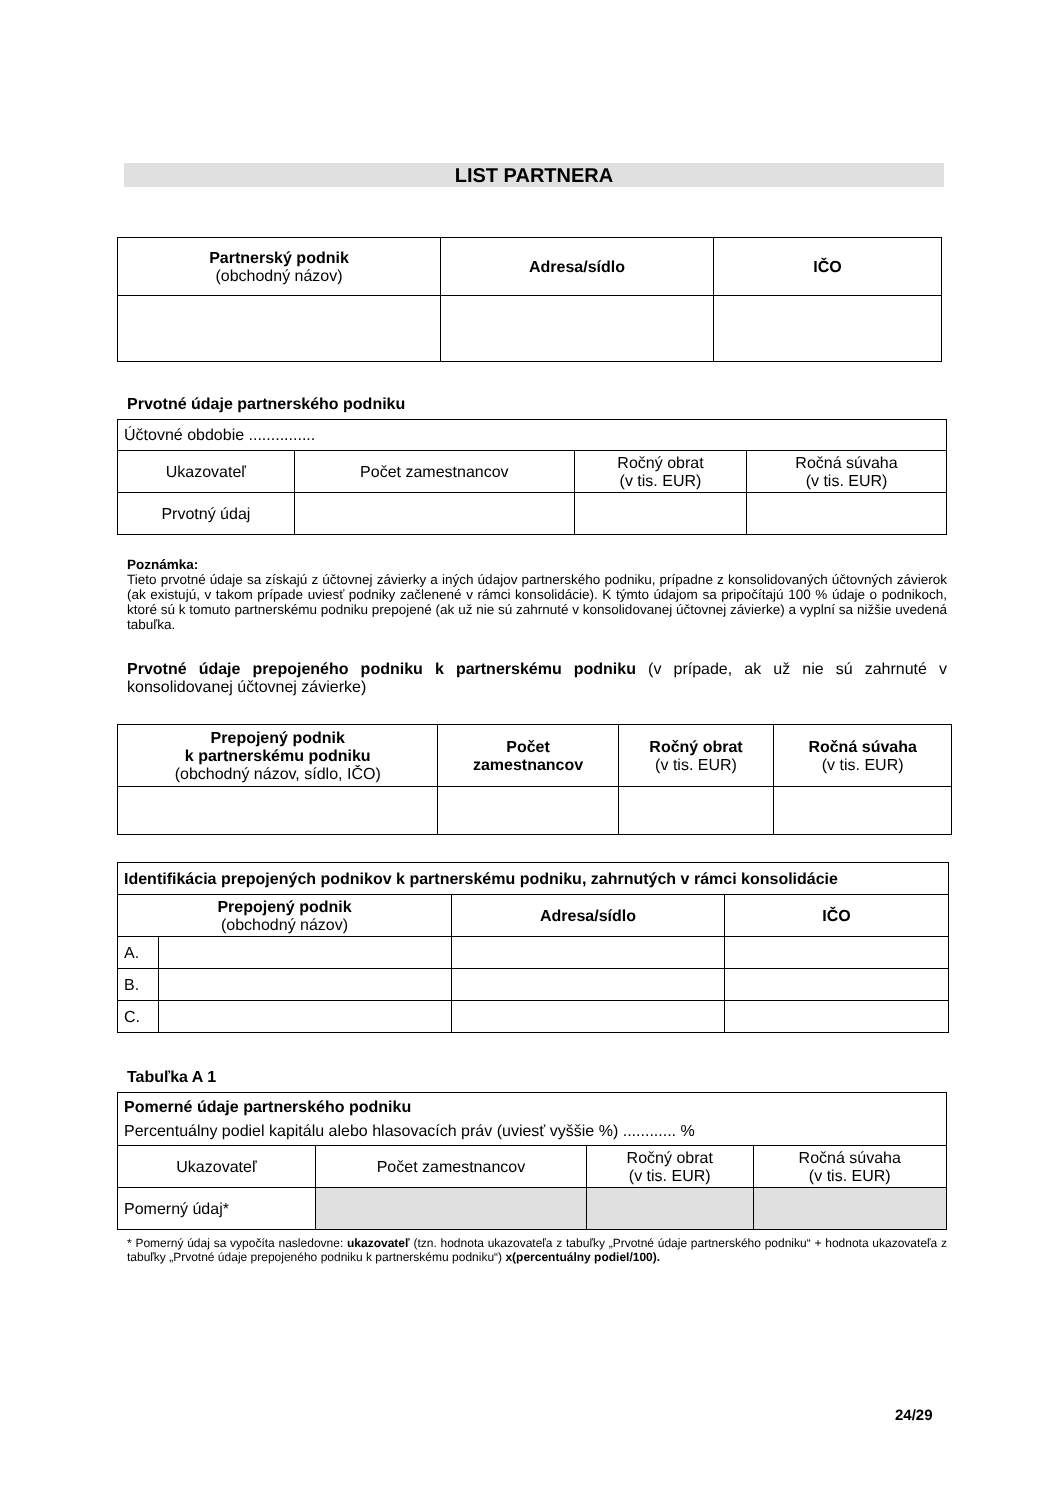LIST PARTNERA
| Partnerský podnik (obchodný názov) | Adresa/sídlo | IČO |
| --- | --- | --- |
Prvotné údaje partnerského podniku
| Účtovné obdobie ............... | | | |
| Ukazovateľ | Počet zamestnancov | Ročný obrat (v tis. EUR) | Ročná súvaha (v tis. EUR) |
| Prvotný údaj | | | |
Poznámka:
Tieto prvotné údaje sa získajú z účtovnej závierky a iných údajov partnerského podniku, prípadne z konsolidovaných účtovných závierok (ak existujú, v takom prípade uviesť podniky začlenené v rámci konsolidácie). K týmto údajom sa pripočítajú 100 % údaje o podnikoch, ktoré sú k tomuto partnerskému podniku prepojené (ak už nie sú zahrnuté v konsolidovanej účtovnej závierke) a vyplní sa nižšie uvedená tabuľka.
Prvotné údaje prepojeného podniku k partnerskému podniku (v prípade, ak už nie sú zahrnuté v konsolidovanej účtovnej závierke)
| Prepojený podnik k partnerskému podniku (obchodný názov, sídlo, IČO) | Počet zamestnancov | Ročný obrat (v tis. EUR) | Ročná súvaha (v tis. EUR) |
| --- | --- | --- | --- |
| Identifikácia prepojených podnikov k partnerskému podniku, zahrnutých v rámci konsolidácie | | | |
| --- | --- | --- | --- |
| Prepojený podnik (obchodný názov) | | Adresa/sídlo | IČO |
| A. | | | |
| B. | | | |
| C. | | | |
Tabuľka A 1
| Pomerné údaje partnerského podniku Percentuálny podiel kapitálu alebo hlasovacích práv (uviesť vyššie %) ............ % | | | |
| Ukazovateľ | Počet zamestnancov | Ročný obrat (v tis. EUR) | Ročná súvaha (v tis. EUR) |
| Pomerný údaj* | | | |
* Pomerný údaj sa vypočíta nasledovne: ukazovateľ (tzn. hodnota ukazovateľa z tabuľky „Prvotné údaje partnerského podniku“ + hodnota ukazovateľa z tabuľky „Prvotné údaje prepojeného podniku k partnerskému podniku“) x(percentuálny podiel/100).
24/29